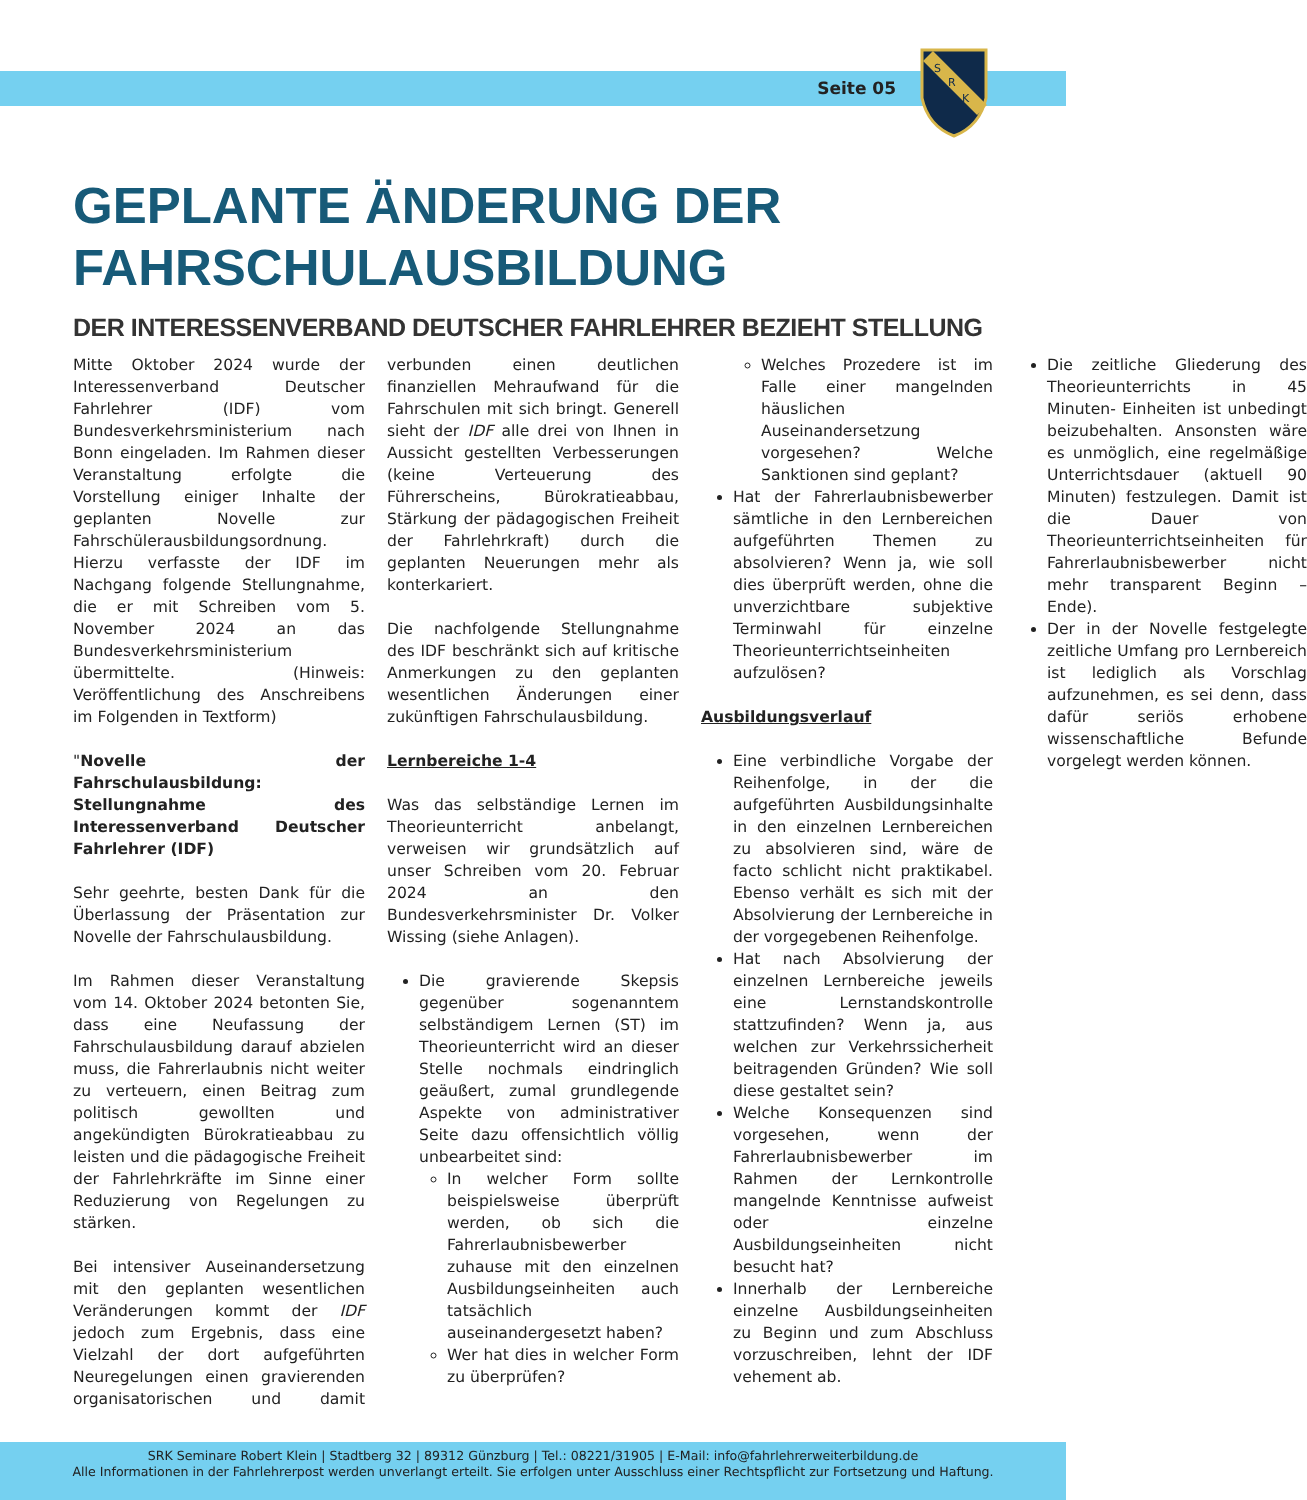Seite 05
S
R
K
GEPLANTE ÄNDERUNG DER FAHRSCHULAUSBILDUNG
DER INTERESSENVERBAND DEUTSCHER FAHRLEHRER BEZIEHT STELLUNG
Mitte Oktober 2024 wurde der Interessenverband Deutscher Fahrlehrer (IDF) vom Bundesverkehrsministerium nach Bonn eingeladen. Im Rahmen dieser Veranstaltung erfolgte die Vorstellung einiger Inhalte der geplanten Novelle zur Fahrschülerausbildungsordnung. Hierzu verfasste der IDF im Nachgang folgende Stellungnahme, die er mit Schreiben vom 5. November 2024 an das Bundesverkehrsministerium übermittelte. (Hinweis: Veröffentlichung des Anschreibens im Folgenden in Textform)
"Novelle der Fahrschulausbildung: Stellungnahme des Interessenverband Deutscher Fahrlehrer (IDF)
Sehr geehrte, besten Dank für die Überlassung der Präsentation zur Novelle der Fahrschulausbildung.
Im Rahmen dieser Veranstaltung vom 14. Oktober 2024 betonten Sie, dass eine Neufassung der Fahrschulausbildung darauf abzielen muss, die Fahrerlaubnis nicht weiter zu verteuern, einen Beitrag zum politisch gewollten und angekündigten Bürokratieabbau zu leisten und die pädagogische Freiheit der Fahrlehrkräfte im Sinne einer Reduzierung von Regelungen zu stärken.
Bei intensiver Auseinandersetzung mit den geplanten wesentlichen Veränderungen kommt der IDF jedoch zum Ergebnis, dass eine Vielzahl der dort aufgeführten Neuregelungen einen gravierenden organisatorischen und damit verbunden einen deutlichen finanziellen Mehraufwand für die Fahrschulen mit sich bringt. Generell sieht der IDF alle drei von Ihnen in Aussicht gestellten Verbesserungen (keine Verteuerung des Führerscheins, Bürokratieabbau, Stärkung der pädagogischen Freiheit der Fahrlehrkraft) durch die geplanten Neuerungen mehr als konterkariert.
Die nachfolgende Stellungnahme des IDF beschränkt sich auf kritische Anmerkungen zu den geplanten wesentlichen Änderungen einer zukünftigen Fahrschulausbildung.
Lernbereiche 1-4
Was das selbständige Lernen im Theorieunterricht anbelangt, verweisen wir grundsätzlich auf unser Schreiben vom 20. Februar 2024 an den Bundesverkehrsminister Dr. Volker Wissing (siehe Anlagen).
Die gravierende Skepsis gegenüber sogenanntem selbständigem Lernen (ST) im Theorieunterricht wird an dieser Stelle nochmals eindringlich geäußert, zumal grundlegende Aspekte von administrativer Seite dazu offensichtlich völlig unbearbeitet sind:
In welcher Form sollte beispielsweise überprüft werden, ob sich die Fahrerlaubnisbewerber zuhause mit den einzelnen Ausbildungseinheiten auch tatsächlich auseinandergesetzt haben?
Wer hat dies in welcher Form zu überprüfen?
Welches Prozedere ist im Falle einer mangelnden häuslichen Auseinandersetzung vorgesehen? Welche Sanktionen sind geplant?
Hat der Fahrerlaubnisbewerber sämtliche in den Lernbereichen aufgeführten Themen zu absolvieren? Wenn ja, wie soll dies überprüft werden, ohne die unverzichtbare subjektive Terminwahl für einzelne Theorieunterrichtseinheiten aufzulösen?
Ausbildungsverlauf
Eine verbindliche Vorgabe der Reihenfolge, in der die aufgeführten Ausbildungsinhalte in den einzelnen Lernbereichen zu absolvieren sind, wäre de facto schlicht nicht praktikabel. Ebenso verhält es sich mit der Absolvierung der Lernbereiche in der vorgegebenen Reihenfolge.
Hat nach Absolvierung der einzelnen Lernbereiche jeweils eine Lernstandskontrolle stattzufinden? Wenn ja, aus welchen zur Verkehrssicherheit beitragenden Gründen? Wie soll diese gestaltet sein?
Welche Konsequenzen sind vorgesehen, wenn der Fahrerlaubnisbewerber im Rahmen der Lernkontrolle mangelnde Kenntnisse aufweist oder einzelne Ausbildungseinheiten nicht besucht hat?
Innerhalb der Lernbereiche einzelne Ausbildungseinheiten zu Beginn und zum Abschluss vorzuschreiben, lehnt der IDF vehement ab.
Die zeitliche Gliederung des Theorieunterrichts in 45 Minuten- Einheiten ist unbedingt beizubehalten. Ansonsten wäre es unmöglich, eine regelmäßige Unterrichtsdauer (aktuell 90 Minuten) festzulegen. Damit ist die Dauer von Theorieunterrichtseinheiten für Fahrerlaubnisbewerber nicht mehr transparent Beginn – Ende).
Der in der Novelle festgelegte zeitliche Umfang pro Lernbereich ist lediglich als Vorschlag aufzunehmen, es sei denn, dass dafür seriös erhobene wissenschaftliche Befunde vorgelegt werden können.
SRK Seminare Robert Klein | Stadtberg 32 | 89312 Günzburg | Tel.: 08221/31905 | E-Mail: info@fahrlehrerweiterbildung.de
Alle Informationen in der Fahrlehrerpost werden unverlangt erteilt. Sie erfolgen unter Ausschluss einer Rechtspflicht zur Fortsetzung und Haftung.